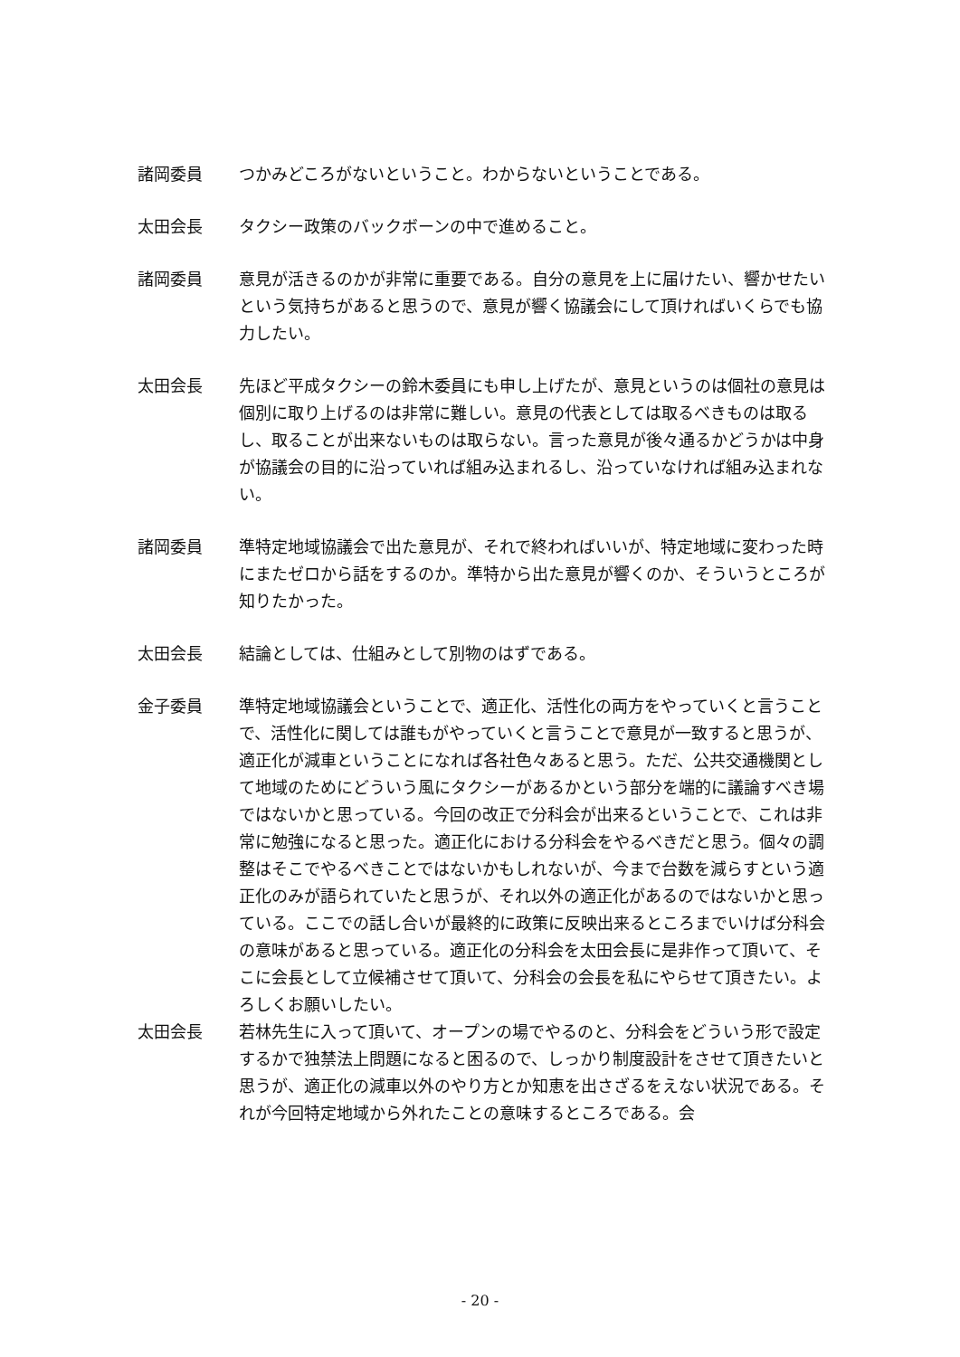諸岡委員 つかみどころがないということ。わからないということである。
太田会長 タクシー政策のバックボーンの中で進めること。
諸岡委員 意見が活きるのかが非常に重要である。自分の意見を上に届けたい、響かせたいという気持ちがあると思うので、意見が響く協議会にして頂ければいくらでも協力したい。
太田会長 先ほど平成タクシーの鈴木委員にも申し上げたが、意見というのは個社の意見は個別に取り上げるのは非常に難しい。意見の代表としては取るべきものは取るし、取ることが出来ないものは取らない。言った意見が後々通るかどうかは中身が協議会の目的に沿っていれば組み込まれるし、沿っていなければ組み込まれない。
諸岡委員 準特定地域協議会で出た意見が、それで終わればいいが、特定地域に変わった時にまたゼロから話をするのか。準特から出た意見が響くのか、そういうところが知りたかった。
太田会長 結論としては、仕組みとして別物のはずである。
金子委員 準特定地域協議会ということで、適正化、活性化の両方をやっていくと言うことで、活性化に関しては誰もがやっていくと言うことで意見が一致すると思うが、適正化が減車ということになれば各社色々あると思う。ただ、公共交通機関として地域のためにどういう風にタクシーがあるかという部分を端的に議論すべき場ではないかと思っている。今回の改正で分科会が出来るということで、これは非常に勉強になると思った。適正化における分科会をやるべきだと思う。個々の調整はそこでやるべきことではないかもしれないが、今まで台数を減らすという適正化のみが語られていたと思うが、それ以外の適正化があるのではないかと思っている。ここでの話し合いが最終的に政策に反映出来るところまでいけば分科会の意味があると思っている。適正化の分科会を太田会長に是非作って頂いて、そこに会長として立候補させて頂いて、分科会の会長を私にやらせて頂きたい。よろしくお願いしたい。
太田会長 若林先生に入って頂いて、オープンの場でやるのと、分科会をどういう形で設定するかで独禁法上問題になると困るので、しっかり制度設計をさせて頂きたいと思うが、適正化の減車以外のやり方とか知恵を出さざるをえない状況である。それが今回特定地域から外れたことの意味するところである。会
- 20 -